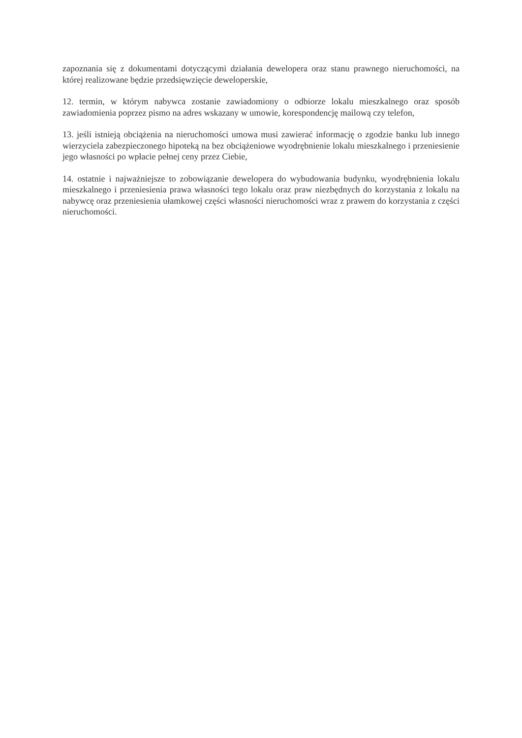zapoznania się z dokumentami dotyczącymi działania dewelopera oraz stanu prawnego nieruchomości, na której realizowane będzie przedsięwzięcie deweloperskie,
12. termin, w którym nabywca zostanie zawiadomiony o odbiorze lokalu mieszkalnego oraz sposób zawiadomienia poprzez pismo na adres wskazany w umowie, korespondencję mailową czy telefon,
13. jeśli istnieją obciążenia na nieruchomości umowa musi zawierać informację o zgodzie banku lub innego wierzyciela zabezpieczonego hipoteką na bez obciążeniowe wyodrębnienie lokalu mieszkalnego i przeniesienie jego własności po wpłacie pełnej ceny przez Ciebie,
14. ostatnie i najważniejsze to zobowiązanie dewelopera do wybudowania budynku, wyodrębnienia lokalu mieszkalnego i przeniesienia prawa własności tego lokalu oraz praw niezbędnych do korzystania z lokalu na nabywcę oraz przeniesienia ułamkowej części własności nieruchomości wraz z prawem do korzystania z części nieruchomości.